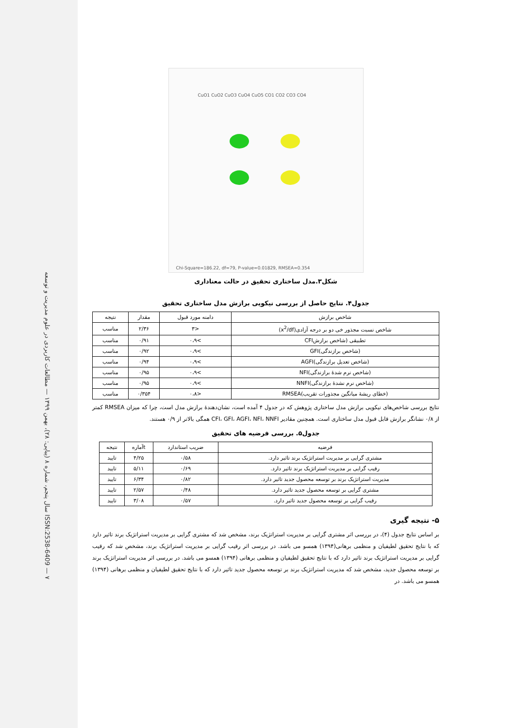سال پنجم، شماره ۸ (پیاپی: ۲۸)، بهمن ۱۳۹۹ — مطالعات کاربردی در علوم مدیریت و توسعه ISSN:2538-6409 — ۷
CuO1 CuO2 CuO3 CuO4 CuO5 CO1 CO2 CO3 CO4
Chi-Square=186.22, df=79, P-value=0.01829, RMSEA=0.354
شکل۳.مدل ساختاری تحقیق در حالت معناداری
جدول۴. نتایج حاصل از بررسی نیکویی برازش مدل ساختاری تحقیق
| شاخص برازش | دامنه مورد قبول | مقدار | نتیجه |
| --- | --- | --- | --- |
| شاخص نسبت مجذور خی دو بر درجه آزادی(x<sup>2</sup>/df) | <۳ | ۲/۳۶ | مناسب |
| تطبیقی (شاخص برازشCFI | >۰،۹ | ۰/۹۱ | مناسب |
| (شاخص برازندگی)GFI | >۰،۹ | ۰/۹۲ | مناسب |
| (شاخص تعدیل برازندگی)AGFI | >۰،۹ | ۰/۹۴ | مناسب |
| (شاخص نرم شدۀ برازندگی)NFI | >۰،۹ | ۰/۹۵ | مناسب |
| (شاخص نرم نشدۀ برازندگی)NNFI | >۰،۹ | ۰/۹۵ | مناسب |
| (خطای ریشۀ میانگین مجذورات تقریب)RMSEA | <۰،۸ | ۰/۳۵۴ | مناسب |
نتایج بررسی شاخص‌های نیکویی برازش مدل ساختاری پژوهش که در جدول ۴ آمده است، نشان‌دهندۀ برازش مدل است، چرا که میزان RMSEA کمتر از ۰/۸ نشانگر برازش قابل قبول مدل ساختاری است. همچنین مقادیر CFI، GFI، AGFI، NFI، NNFI همگی بالاتر از ۰/۹ هستند.
جدول۵. بررسی فرضیه های تحقیق
| فرضیه | ضریب استاندارد | tآماره | نتیجه |
| --- | --- | --- | --- |
| مشتری گرایی بر مدیریت استراتژیک برند تاثیر دارد. | ۰/۵۸ | ۴/۲۵ | تایید |
| رقیب گرایی بر مدیریت استراتژیک برند تاثیر دارد. | ۰/۶۹ | ۵/۱۱ | تایید |
| مدیریت استراتژیک برند بر توسعه محصول جدید تاثیر دارد. | ۰/۸۲ | ۶/۳۴ | تایید |
| مشتری گرایی بر توسعه محصول جدید تاثیر دارد. | ۰/۴۸ | ۲/۵۷ | تایید |
| رقیب گرایی بر توسعه محصول جدید تاثیر دارد. | ۰/۵۷ | ۳/۰۸ | تایید |
۵- نتیجه گیری
بر اساس نتایج جدول (۴)، در بررسی اثر مشتری گرایی بر مدیریت استراتژیک برند، مشخص شد که مشتری گرایی بر مدیریت استراتژیک برند تاثیر دارد که با نتایج تحقیق لطیفیان و منظمی برهانی(۱۳۹۴) همسو می باشد. در بررسی اثر رقیب گرایی بر مدیریت استراتژیک برند، مشخص شد که رقیب گرایی بر مدیریت استراتژیک برند تاثیر دارد که با نتایج تحقیق لطیفیان و منظمی برهانی (۱۳۹۴) همسو می باشد. در بررسی اثر مدیریت استراتژیک برند بر توسعه محصول جدید، مشخص شد که مدیریت استراتژیک برند بر توسعه محصول جدید تاثیر دارد که با نتایج تحقیق لطیفیان و منظمی برهانی (۱۳۹۴) همسو می باشد. در